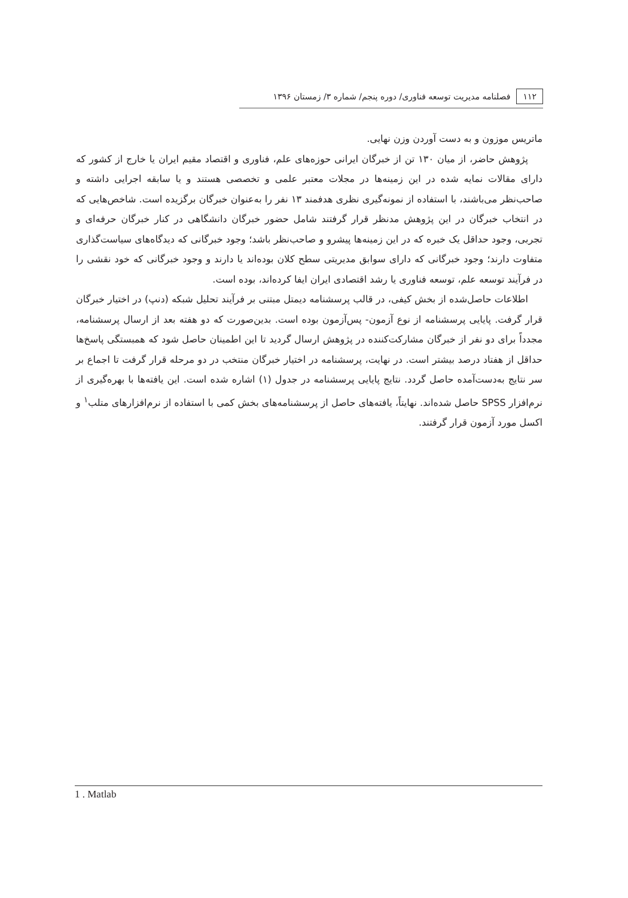۱۱۲ فصلنامه مدیریت توسعه فناوری/ دوره پنجم/ شماره ۳/ زمستان ۱۳۹۶
ماتریس موزون و به دست آوردن وزن نهایی.
پژوهش حاضر، از میان ۱۳۰ تن از خبرگان ایرانی حوزه‌های علم، فناوری و اقتصاد مقیم ایران یا خارج از کشور که دارای مقالات نمایه شده در این زمینه‌ها در مجلات معتبر علمی و تخصصی هستند و یا سابقه اجرایی داشته و صاحب‌نظر می‌باشند، با استفاده از نمونه‌گیری نظری هدفمند ۱۳ نفر را به‌عنوان خبرگان برگزیده است. شاخص‌هایی که در انتخاب خبرگان در این پژوهش مدنظر قرار گرفتند شامل حضور خبرگان دانشگاهی در کنار خبرگان حرفه‌ای و تجربی، وجود حداقل یک خبره که در این زمینه‌ها پیشرو و صاحب‌نظر باشد؛ وجود خبرگانی که دیدگاه‌های سیاست‌گذاری متفاوت دارند؛ وجود خبرگانی که دارای سوابق مدیریتی سطح کلان بوده‌اند یا دارند و وجود خبرگانی که خود نقشی را در فرآیند توسعه علم، توسعه فناوری یا رشد اقتصادی ایران ایفا کرده‌اند، بوده است.
اطلاعات حاصل‌شده از بخش کیفی، در قالب پرسشنامه دیمتل مبتنی بر فرآیند تحلیل شبکه (دنپ) در اختیار خبرگان قرار گرفت. پایایی پرسشنامه از نوع آزمون- پس‌آزمون بوده است. بدین‌صورت که دو هفته بعد از ارسال پرسشنامه، مجدداً برای دو نفر از خبرگان مشارکت‌کننده در پژوهش ارسال گردید تا این اطمینان حاصل شود که همبستگی پاسخ‌ها حداقل از هفتاد درصد بیشتر است. در نهایت، پرسشنامه در اختیار خبرگان منتخب در دو مرحله قرار گرفت تا اجماع بر سر نتایج به‌دست‌آمده حاصل گردد. نتایج پایایی پرسشنامه در جدول (۱) اشاره شده است. این یافته‌ها با بهره‌گیری از نرم‌افزار SPSS حاصل شده‌اند. نهایتاً، یافته‌های حاصل از پرسشنامه‌های بخش کمی با استفاده از نرم‌افزارهای متلب<sup>۱</sup> و اکسل مورد آزمون قرار گرفتند.
1 . Matlab